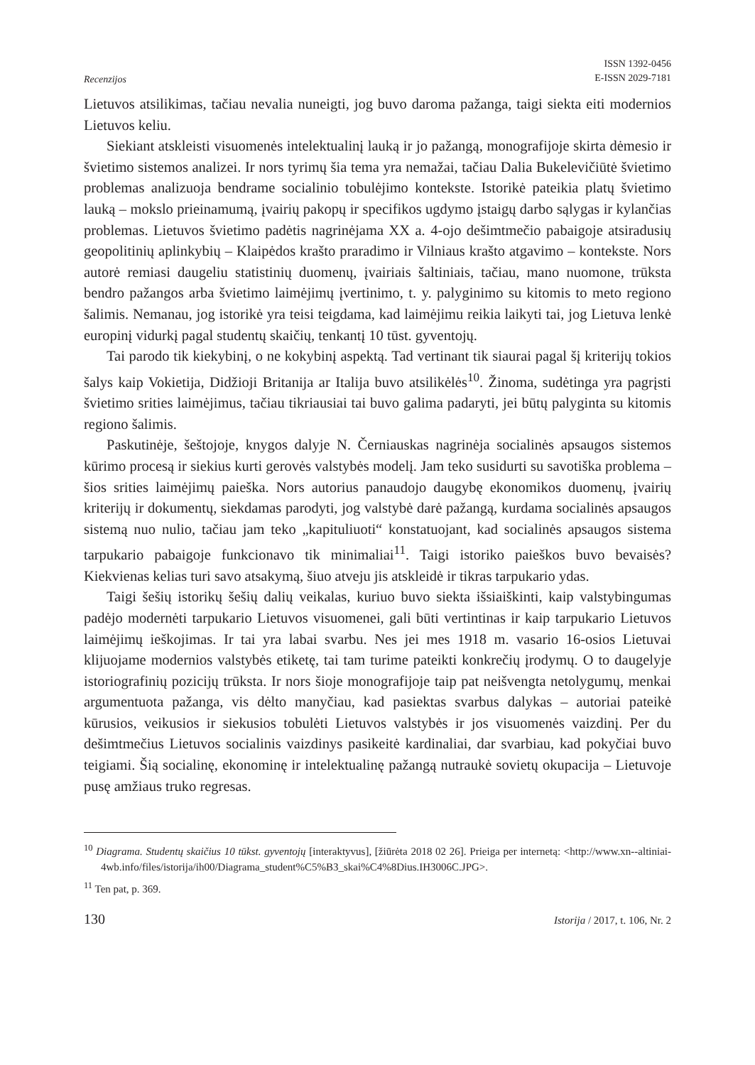Recenzijos
ISSN 1392-0456
E-ISSN 2029-7181
Lietuvos atsilikimas, tačiau nevalia nuneigti, jog buvo daroma pažanga, taigi siekta eiti modernios Lietuvos keliu.
Siekiant atskleisti visuomenės intelektualinį lauką ir jo pažangą, monografijoje skirta dėmesio ir švietimo sistemos analizei. Ir nors tyrimų šia tema yra nemažai, tačiau Dalia Bukelevičiūtė švietimo problemas analizuoja bendrame socialinio tobulėjimo kontekste. Istorikė pateikia platų švietimo lauką – mokslo prieinamumą, įvairių pakopų ir specifikos ugdymo įstaigų darbo sąlygas ir kylančias problemas. Lietuvos švietimo padėtis nagrinėjama XX a. 4-ojo dešimtmečio pabaigoje atsiradusių geopolitinių aplinkybių – Klaipėdos krašto praradimo ir Vilniaus krašto atgavimo – kontekste. Nors autorė remiasi daugeliu statistinių duomenų, įvairiais šaltiniais, tačiau, mano nuomone, trūksta bendro pažangos arba švietimo laimėjimų įvertinimo, t. y. palyginimo su kitomis to meto regiono šalimis. Nemanau, jog istorikė yra teisi teigdama, kad laimėjimu reikia laikyti tai, jog Lietuva lenkė europinį vidurkį pagal studentų skaičių, tenkantį 10 tūst. gyventojų.
Tai parodo tik kiekybinį, o ne kokybinį aspektą. Tad vertinant tik siaurai pagal šį kriterijų tokios šalys kaip Vokietija, Didžioji Britanija ar Italija buvo atsilikėlės<sup>10</sup>. Žinoma, sudėtinga yra pagrįsti švietimo srities laimėjimus, tačiau tikriausiai tai buvo galima padaryti, jei būtų palyginta su kitomis regiono šalimis.
Paskutinėje, šeštojoje, knygos dalyje N. Černiauskas nagrinėja socialinės apsaugos sistemos kūrimo procesą ir siekius kurti gerovės valstybės modelį. Jam teko susidurti su savotiška problema – šios srities laimėjimų paieška. Nors autorius panaudojo daugybę ekonomikos duomenų, įvairių kriterijų ir dokumentų, siekdamas parodyti, jog valstybė darė pažangą, kurdama socialinės apsaugos sistemą nuo nulio, tačiau jam teko „kapituliuoti“ konstatuojant, kad socialinės apsaugos sistema tarpukario pabaigoje funkcionavo tik minimaliai<sup>11</sup>. Taigi istoriko paieškos buvo bevaisės? Kiekvienas kelias turi savo atsakymą, šiuo atveju jis atskleidė ir tikras tarpukario ydas.
Taigi šešių istorikų šešių dalių veikalas, kuriuo buvo siekta išsiaiškinti, kaip valstybingumas padėjo modernėti tarpukario Lietuvos visuomenei, gali būti vertintinas ir kaip tarpukario Lietuvos laimėjimų ieškojimas. Ir tai yra labai svarbu. Nes jei mes 1918 m. vasario 16-osios Lietuvai klijuojame modernios valstybės etiketę, tai tam turime pateikti konkrečių įrodymų. O to daugelyje istoriografinių pozicijų trūksta. Ir nors šioje monografijoje taip pat neišvengta netolygumų, menkai argumentuota pažanga, vis dėlto manyčiau, kad pasiektas svarbus dalykas – autoriai pateikė kūrusios, veikusios ir siekusios tobulėti Lietuvos valstybės ir jos visuomenės vaizdinį. Per du dešimtmečius Lietuvos socialinis vaizdinys pasikeitė kardinaliai, dar svarbiau, kad pokyčiai buvo teigiami. Šią socialinę, ekonominę ir intelektualinę pažangą nutraukė sovietų okupacija – Lietuvoje pusę amžiaus truko regresas.
<sup>10</sup> Diagrama. Studentų skaičius 10 tūkst. gyventojų [interaktyvus], [žiūrėta 2018 02 26]. Prieiga per internetą: <http://www.xn--altiniai-4wb.info/files/istorija/ih00/Diagrama_student%C5%B3_skai%C4%8Dius.IH3006C.JPG>.
<sup>11</sup> Ten pat, p. 369.
130 Istorija / 2017, t. 106, Nr. 2